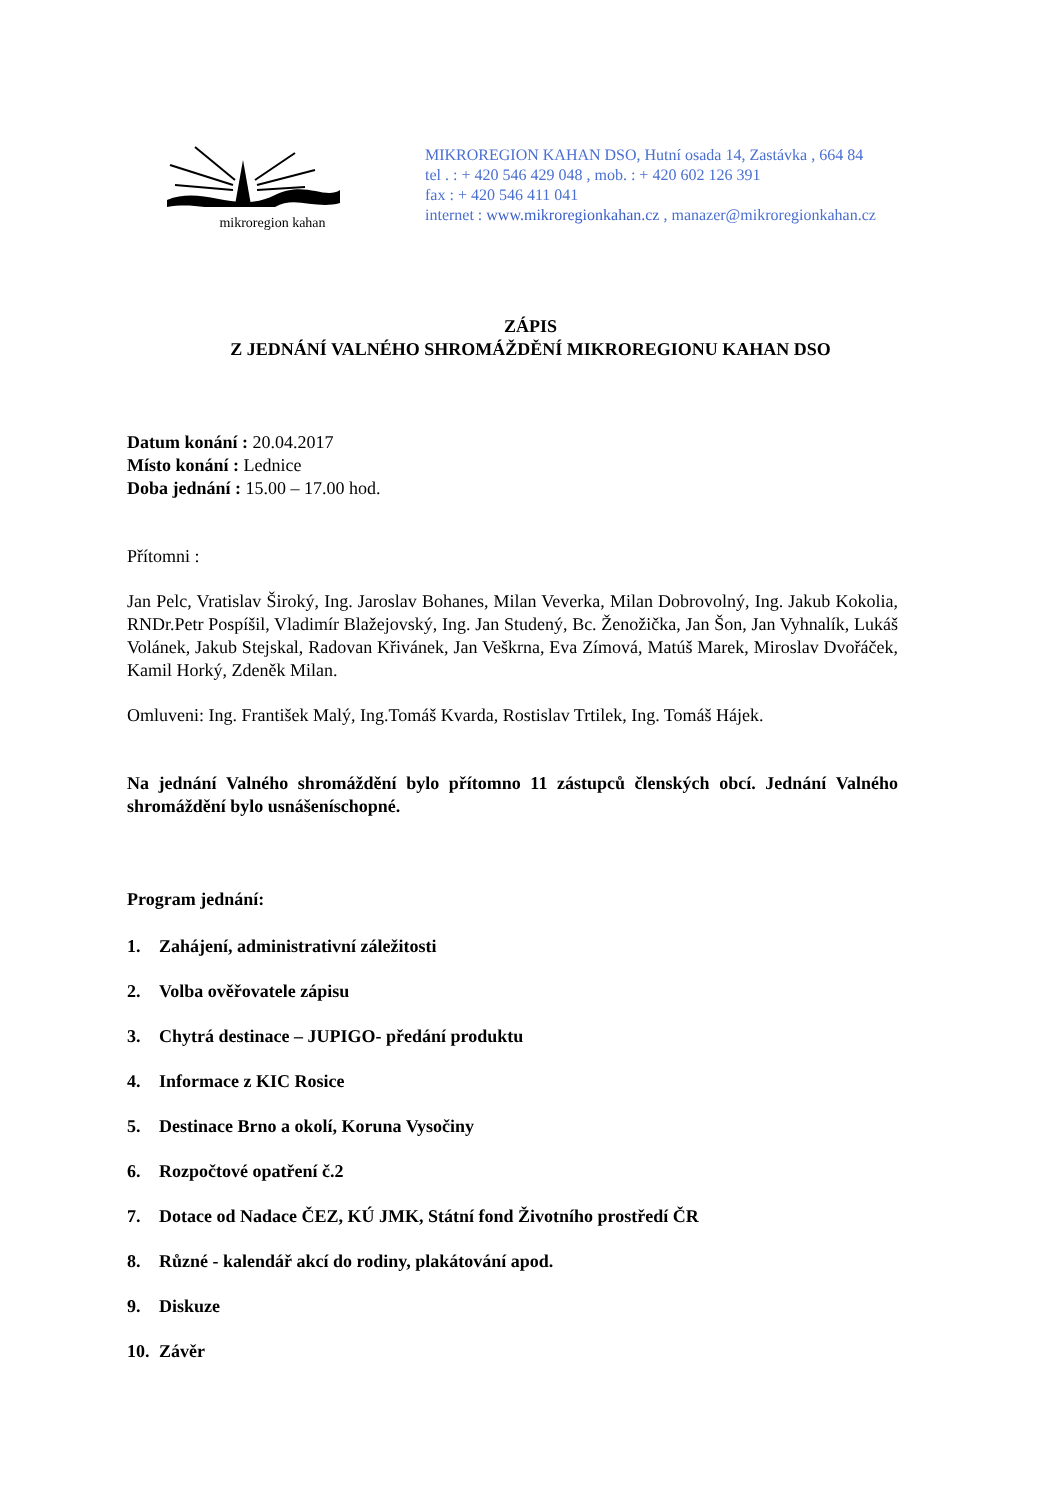mikroregion kahan
MIKROREGION KAHAN DSO, Hutní osada 14, Zastávka , 664 84
tel . : + 420 546 429 048 , mob. : + 420 602 126 391
fax : + 420 546 411 041
internet : www.mikroregionkahan.cz , manazer@mikroregionkahan.cz
ZÁPIS
Z JEDNÁNÍ VALNÉHO SHROMÁŽDĚNÍ MIKROREGIONU KAHAN DSO
Datum konání : 20.04.2017
Místo konání : Lednice
Doba jednání : 15.00 – 17.00 hod.
Přítomni :
Jan Pelc, Vratislav Široký, Ing. Jaroslav Bohanes, Milan Veverka, Milan Dobrovolný, Ing. Jakub Kokolia, RNDr.Petr Pospíšil, Vladimír Blažejovský, Ing. Jan Studený, Bc. Ženožička, Jan Šon, Jan Vyhnalík, Lukáš Volánek, Jakub Stejskal, Radovan Křivánek, Jan Veškrna, Eva Zímová, Matúš Marek, Miroslav Dvořáček, Kamil Horký, Zdeněk Milan.
Omluveni: Ing. František Malý, Ing.Tomáš Kvarda, Rostislav Trtilek, Ing. Tomáš Hájek.
Na jednání Valného shromáždění bylo přítomno 11 zástupců členských obcí. Jednání Valného shromáždění bylo usnášeníschopné.
Program jednání:
1. Zahájení, administrativní záležitosti
2. Volba ověřovatele zápisu
3. Chytrá destinace – JUPIGO- předání produktu
4. Informace z KIC Rosice
5. Destinace Brno a okolí, Koruna Vysočiny
6. Rozpočtové opatření č.2
7. Dotace od Nadace ČEZ, KÚ JMK, Státní fond Životního prostředí ČR
8. Různé - kalendář akcí do rodiny, plakátování apod.
9. Diskuze
10. Závěr